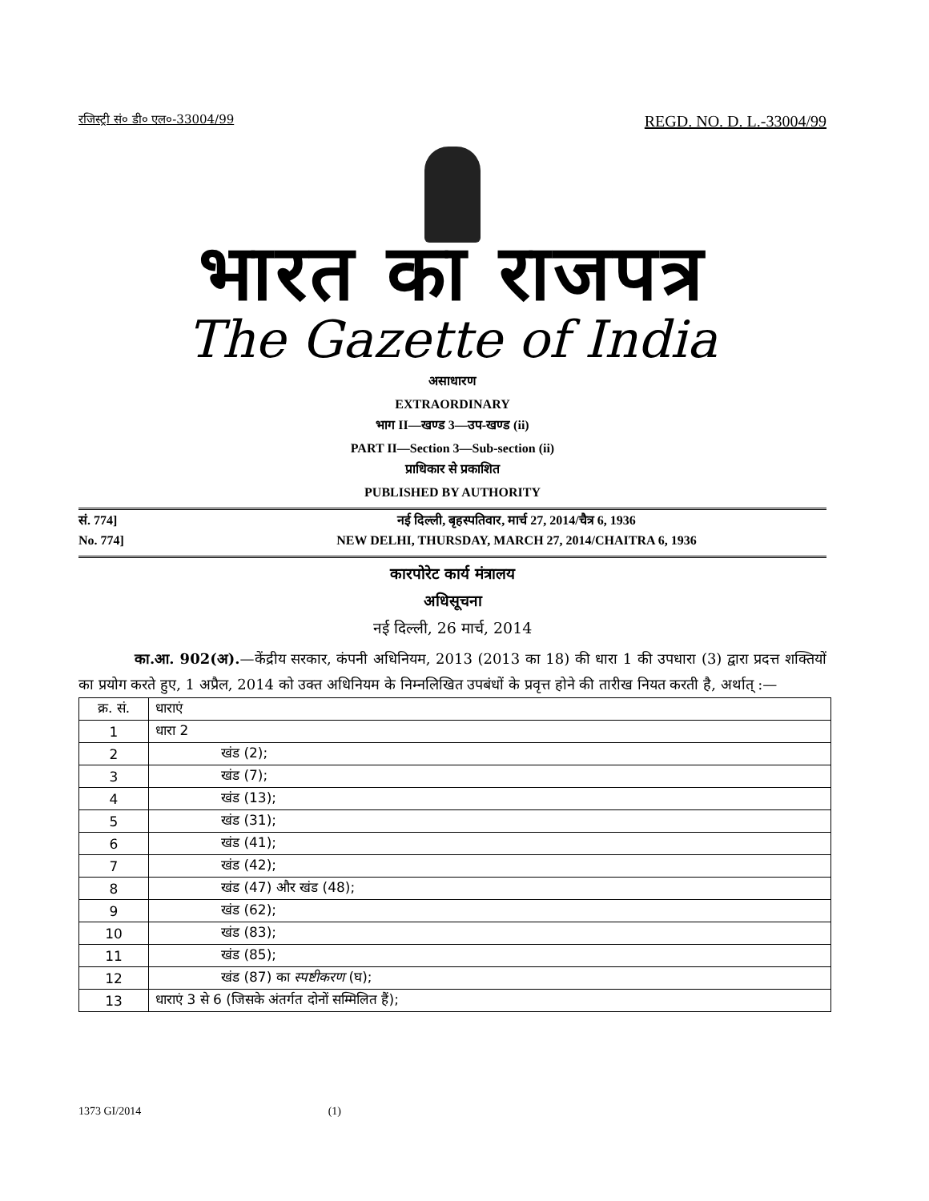रजिस्ट्री सं० डी० एल०-33004/99 REGD. NO. D. L.-33004/99
भारत का राजपत्र
The Gazette of India
असाधारण
EXTRAORDINARY
भाग II—खण्ड 3—उप-खण्ड (ii)
PART II—Section 3—Sub-section (ii)
प्राधिकार से प्रकाशित
PUBLISHED BY AUTHORITY
सं. 774] नई दिल्ली, बृहस्पतिवार, मार्च 27, 2014/चैत्र 6, 1936
No. 774] NEW DELHI, THURSDAY, MARCH 27, 2014/CHAITRA 6, 1936
कारपोरेट कार्य मंत्रालय
अधिसूचना
नई दिल्ली, 26 मार्च, 2014
का.आ. 902(अ).—केंद्रीय सरकार, कंपनी अधिनियम, 2013 (2013 का 18) की धारा 1 की उपधारा (3) द्वारा प्रदत्त शक्तियों का प्रयोग करते हुए, 1 अप्रैल, 2014 को उक्त अधिनियम के निम्नलिखित उपबंधों के प्रवृत्त होने की तारीख नियत करती है, अर्थात् :—
| क्र. सं. | धाराएं |
| --- | --- |
| 1 | धारा 2 |
| 2 | खंड (2); |
| 3 | खंड (7); |
| 4 | खंड (13); |
| 5 | खंड (31); |
| 6 | खंड (41); |
| 7 | खंड (42); |
| 8 | खंड (47) और खंड (48); |
| 9 | खंड (62); |
| 10 | खंड (83); |
| 11 | खंड (85); |
| 12 | खंड (87) का स्पष्टीकरण (घ); |
| 13 | धाराएं 3 से 6 (जिसके अंतर्गत दोनों सम्मिलित हैं); |
1373 GI/2014 (1)